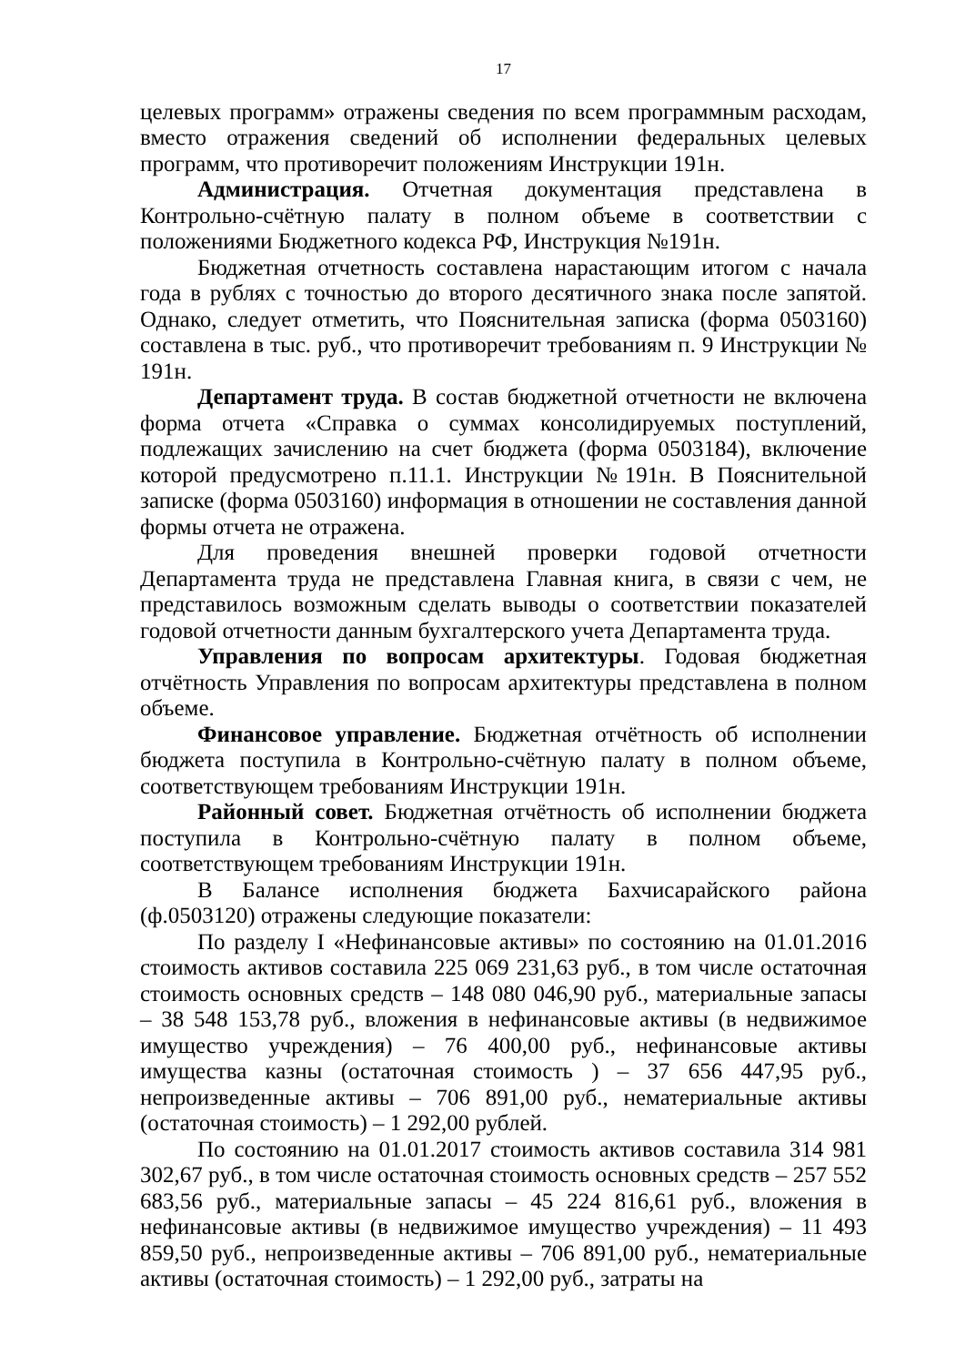17
целевых программ» отражены сведения по всем программным расходам, вместо отражения сведений об исполнении федеральных целевых программ, что противоречит положениям Инструкции 191н.
Администрация. Отчетная документация представлена в Контрольно-счётную палату в полном объеме в соответствии с положениями Бюджетного кодекса РФ, Инструкция №191н.
Бюджетная отчетность составлена нарастающим итогом с начала года в рублях с точностью до второго десятичного знака после запятой. Однако, следует отметить, что Пояснительная записка (форма 0503160) составлена в тыс. руб., что противоречит требованиям п. 9 Инструкции № 191н.
Департамент труда. В состав бюджетной отчетности не включена форма отчета «Справка о суммах консолидируемых поступлений, подлежащих зачислению на счет бюджета (форма 0503184), включение которой предусмотрено п.11.1. Инструкции №191н. В Пояснительной записке (форма 0503160) информация в отношении не составления данной формы отчета не отражена.
Для проведения внешней проверки годовой отчетности Департамента труда не представлена Главная книга, в связи с чем, не представилось возможным сделать выводы о соответствии показателей годовой отчетности данным бухгалтерского учета Департамента труда.
Управления по вопросам архитектуры. Годовая бюджетная отчётность Управления по вопросам архитектуры представлена в полном объеме.
Финансовое управление. Бюджетная отчётность об исполнении бюджета поступила в Контрольно-счётную палату в полном объеме, соответствующем требованиям Инструкции 191н.
Районный совет. Бюджетная отчётность об исполнении бюджета поступила в Контрольно-счётную палату в полном объеме, соответствующем требованиям Инструкции 191н.
В Балансе исполнения бюджета Бахчисарайского района (ф.0503120) отражены следующие показатели:
По разделу I «Нефинансовые активы» по состоянию на 01.01.2016 стоимость активов составила 225 069 231,63 руб., в том числе остаточная стоимость основных средств – 148 080 046,90 руб., материальные запасы – 38 548 153,78 руб., вложения в нефинансовые активы (в недвижимое имущество учреждения) – 76 400,00 руб., нефинансовые активы имущества казны (остаточная стоимость ) – 37 656 447,95 руб., непроизведенные активы – 706 891,00 руб., нематериальные активы (остаточная стоимость) – 1 292,00 рублей.
По состоянию на 01.01.2017 стоимость активов составила 314 981 302,67 руб., в том числе остаточная стоимость основных средств – 257 552 683,56 руб., материальные запасы – 45 224 816,61 руб., вложения в нефинансовые активы (в недвижимое имущество учреждения) – 11 493 859,50 руб., непроизведенные активы – 706 891,00 руб., нематериальные активы (остаточная стоимость) – 1 292,00 руб., затраты на